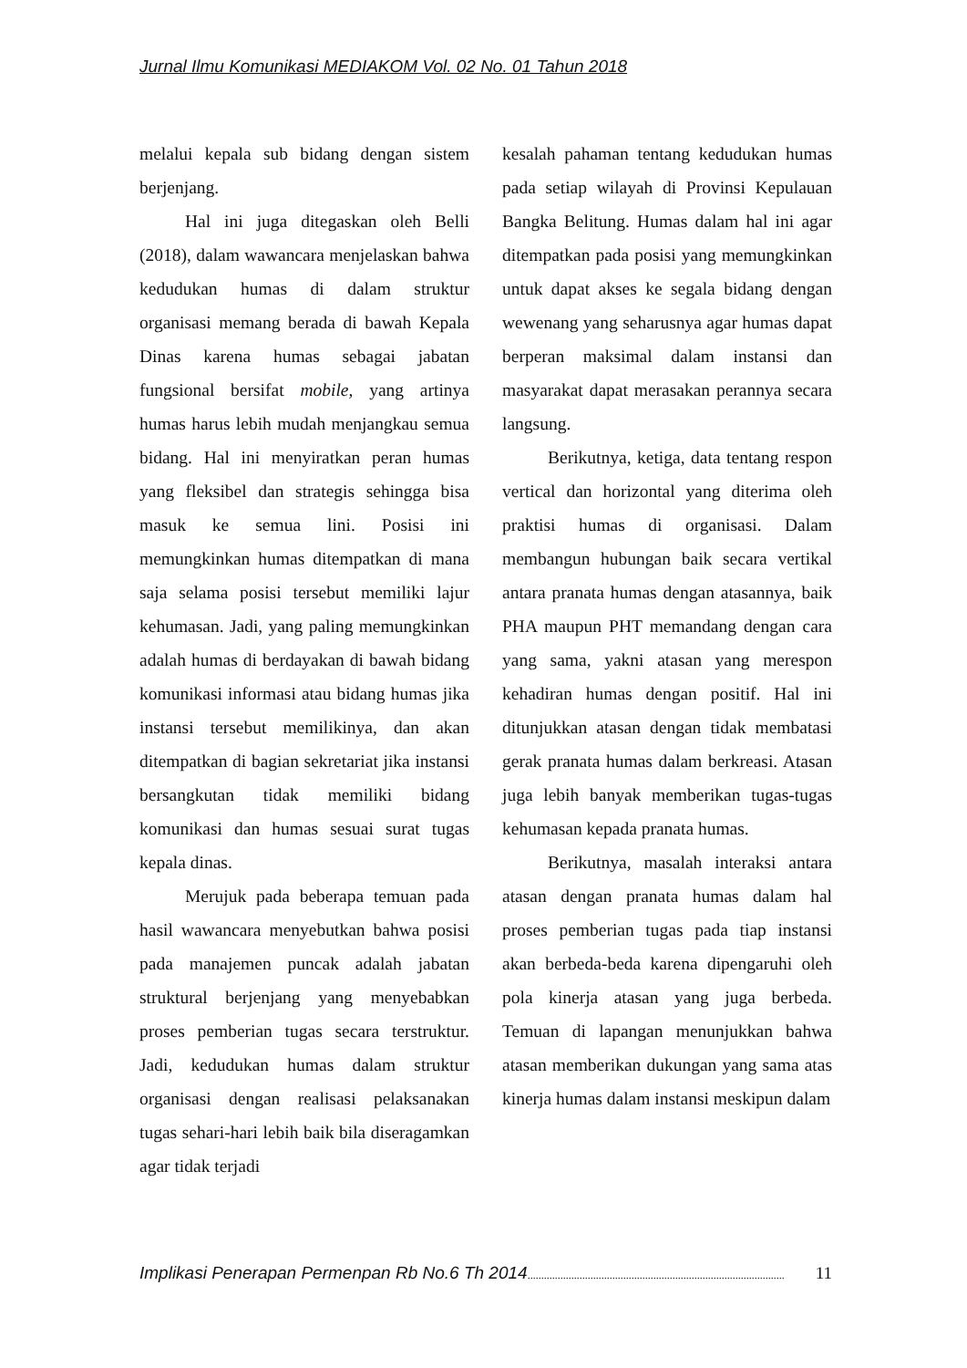Jurnal Ilmu Komunikasi MEDIAKOM Vol. 02 No. 01 Tahun 2018
melalui kepala sub bidang dengan sistem berjenjang.
Hal ini juga ditegaskan oleh Belli (2018), dalam wawancara menjelaskan bahwa kedudukan humas di dalam struktur organisasi memang berada di bawah Kepala Dinas karena humas sebagai jabatan fungsional bersifat mobile, yang artinya humas harus lebih mudah menjangkau semua bidang. Hal ini menyiratkan peran humas yang fleksibel dan strategis sehingga bisa masuk ke semua lini. Posisi ini memungkinkan humas ditempatkan di mana saja selama posisi tersebut memiliki lajur kehumasan. Jadi, yang paling memungkinkan adalah humas di berdayakan di bawah bidang komunikasi informasi atau bidang humas jika instansi tersebut memilikinya, dan akan ditempatkan di bagian sekretariat jika instansi bersangkutan tidak memiliki bidang komunikasi dan humas sesuai surat tugas kepala dinas.
Merujuk pada beberapa temuan pada hasil wawancara menyebutkan bahwa posisi pada manajemen puncak adalah jabatan struktural berjenjang yang menyebabkan proses pemberian tugas secara terstruktur. Jadi, kedudukan humas dalam struktur organisasi dengan realisasi pelaksanakan tugas sehari-hari lebih baik bila diseragamkan agar tidak terjadi
kesalah pahaman tentang kedudukan humas pada setiap wilayah di Provinsi Kepulauan Bangka Belitung. Humas dalam hal ini agar ditempatkan pada posisi yang memungkinkan untuk dapat akses ke segala bidang dengan wewenang yang seharusnya agar humas dapat berperan maksimal dalam instansi dan masyarakat dapat merasakan perannya secara langsung.
Berikutnya, ketiga, data tentang respon vertical dan horizontal yang diterima oleh praktisi humas di organisasi. Dalam membangun hubungan baik secara vertikal antara pranata humas dengan atasannya, baik PHA maupun PHT memandang dengan cara yang sama, yakni atasan yang merespon kehadiran humas dengan positif. Hal ini ditunjukkan atasan dengan tidak membatasi gerak pranata humas dalam berkreasi. Atasan juga lebih banyak memberikan tugas-tugas kehumasan kepada pranata humas.
Berikutnya, masalah interaksi antara atasan dengan pranata humas dalam hal proses pemberian tugas pada tiap instansi akan berbeda-beda karena dipengaruhi oleh pola kinerja atasan yang juga berbeda. Temuan di lapangan menunjukkan bahwa atasan memberikan dukungan yang sama atas kinerja humas dalam instansi meskipun dalam
Implikasi Penerapan Permenpan Rb No.6 Th 2014.............................................................................................. 11